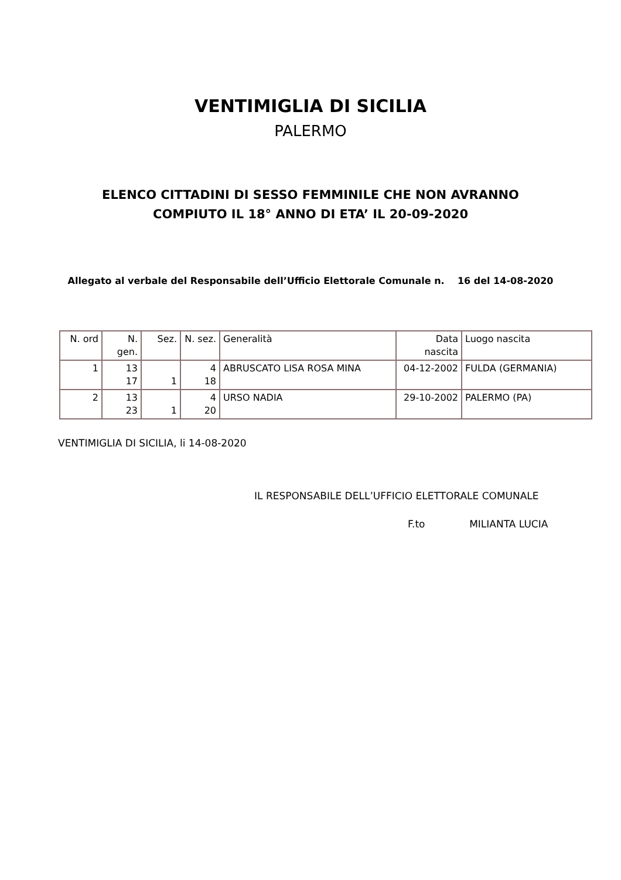VENTIMIGLIA DI SICILIA
PALERMO
ELENCO CITTADINI DI SESSO FEMMINILE CHE NON AVRANNO
COMPIUTO IL 18° ANNO DI ETA’ IL 20-09-2020
Allegato al verbale del Responsabile dell’Ufficio Elettorale Comunale n. 16 del 14-08-2020
| N. ord | N. gen. | Sez. | N. sez. | Generalità | Data nascita | Luogo nascita |
| --- | --- | --- | --- | --- | --- | --- |
| 1 | 13 17 | 1 | 4 18 | ABRUSCATO LISA ROSA MINA | 04-12-2002 | FULDA (GERMANIA) |
| 2 | 13 23 | 1 | 4 20 | URSO NADIA | 29-10-2002 | PALERMO (PA) |
VENTIMIGLIA DI SICILIA, li 14-08-2020
IL RESPONSABILE DELL’UFFICIO ELETTORALE COMUNALE
F.to MILIANTA LUCIA